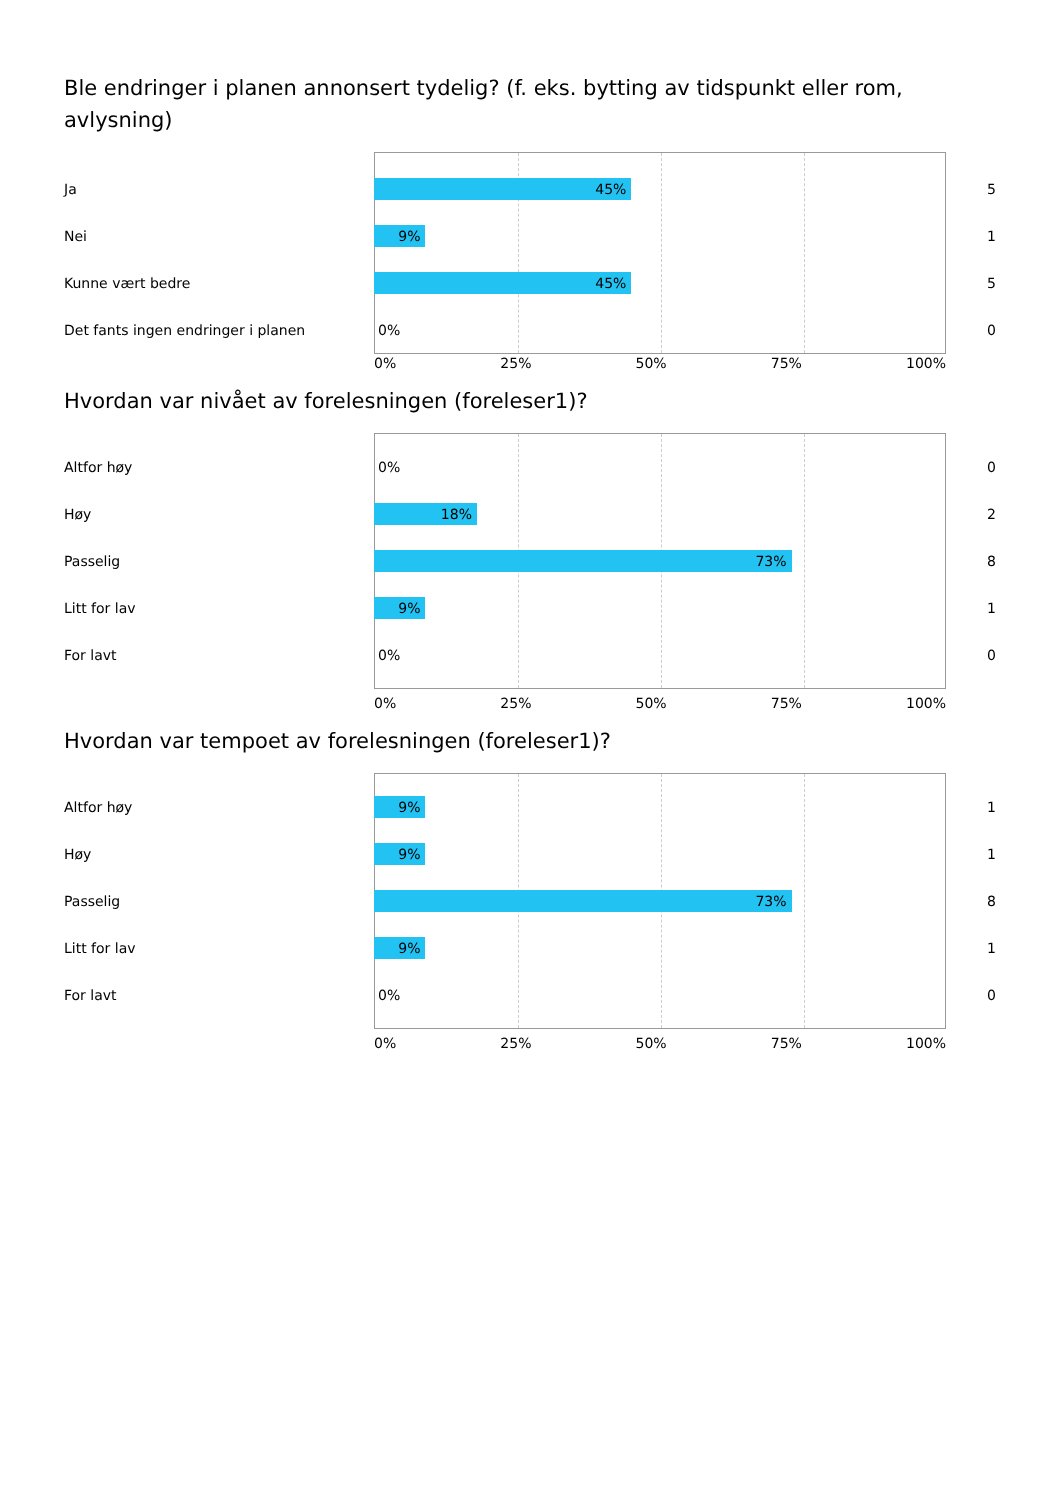Ble endringer i planen annonsert tydelig? (f. eks. bytting av tidspunkt eller rom, avlysning)
Ja
45%
5
Nei
9%
1
Kunne vært bedre
45%
5
Det fants ingen endringer i planen
0%
0
0% 25% 50% 75% 100%
Hvordan var nivået av forelesningen (foreleser1)?
Altfor høy
0%
0
Høy
18%
2
Passelig
73%
8
Litt for lav
9%
1
For lavt
0%
0
0% 25% 50% 75% 100%
Hvordan var tempoet av forelesningen (foreleser1)?
Altfor høy
9%
1
Høy
9%
1
Passelig
73%
8
Litt for lav
9%
1
For lavt
0%
0
0% 25% 50% 75% 100%